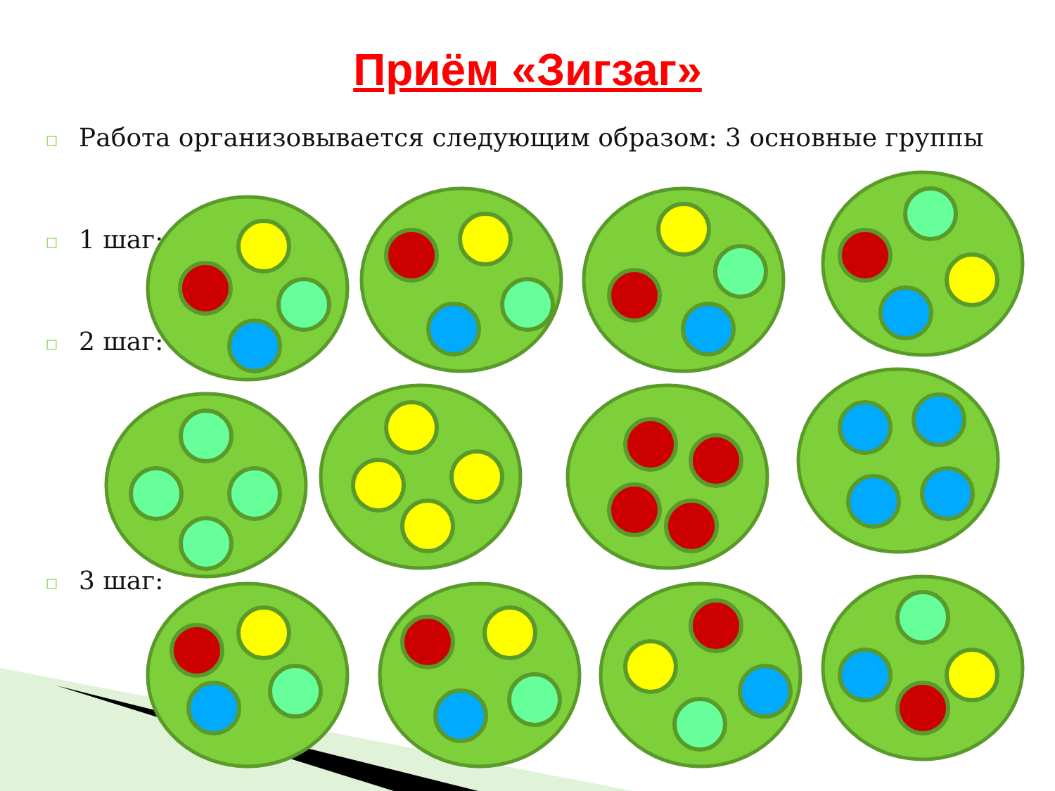Приём «Зигзаг»
□ Работа организовывается следующим образом: 3 основные группы
□ 1 шаг:
□ 2 шаг:
□ 3 шаг: